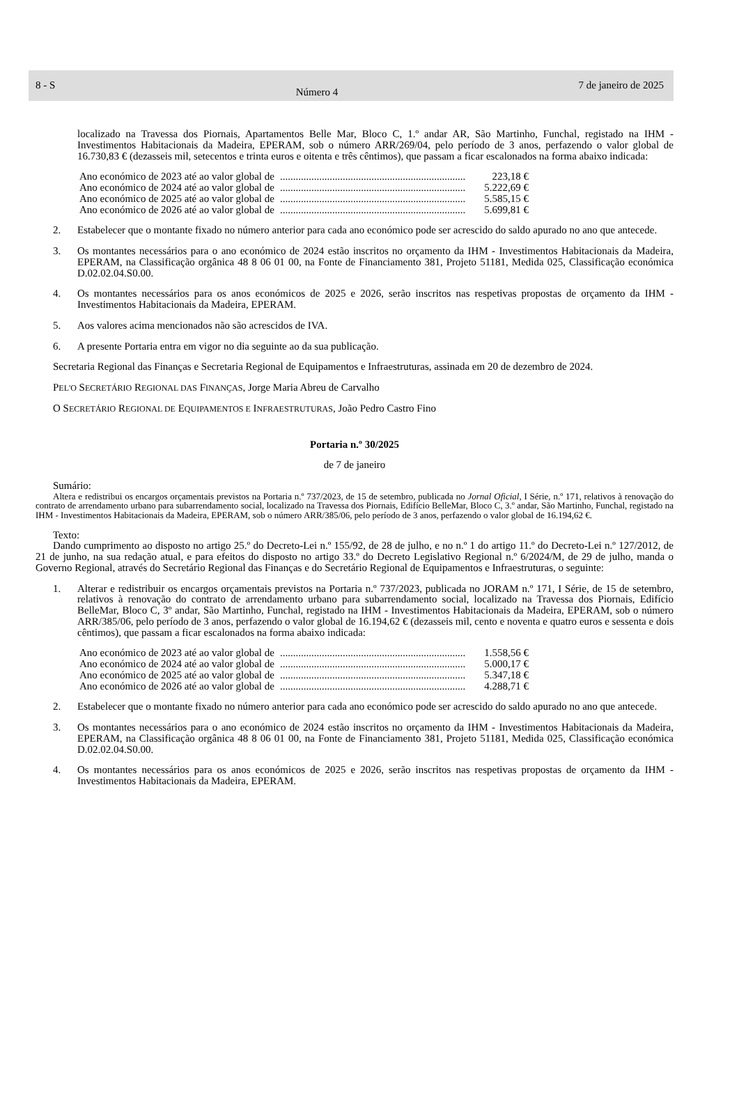8 - S Número 4 7 de janeiro de 2025
localizado na Travessa dos Piornais, Apartamentos Belle Mar, Bloco C, 1.º andar AR, São Martinho, Funchal, registado na IHM - Investimentos Habitacionais da Madeira, EPERAM, sob o número ARR/269/04, pelo período de 3 anos, perfazendo o valor global de 16.730,83 € (dezasseis mil, setecentos e trinta euros e oitenta e três cêntimos), que passam a ficar escalonados na forma abaixo indicada:
Ano económico de 2023 até ao valor global de....................................................................... 223,18 €
Ano económico de 2024 até ao valor global de....................................................................... 5.222,69 €
Ano económico de 2025 até ao valor global de....................................................................... 5.585,15 €
Ano económico de 2026 até ao valor global de....................................................................... 5.699,81 €
2. Estabelecer que o montante fixado no número anterior para cada ano económico pode ser acrescido do saldo apurado no ano que antecede.
3. Os montantes necessários para o ano económico de 2024 estão inscritos no orçamento da IHM - Investimentos Habitacionais da Madeira, EPERAM, na Classificação orgânica 48 8 06 01 00, na Fonte de Financiamento 381, Projeto 51181, Medida 025, Classificação económica D.02.02.04.S0.00.
4. Os montantes necessários para os anos económicos de 2025 e 2026, serão inscritos nas respetivas propostas de orçamento da IHM - Investimentos Habitacionais da Madeira, EPERAM.
5. Aos valores acima mencionados não são acrescidos de IVA.
6. A presente Portaria entra em vigor no dia seguinte ao da sua publicação.
Secretaria Regional das Finanças e Secretaria Regional de Equipamentos e Infraestruturas, assinada em 20 de dezembro de 2024.
PEL'O SECRETÁRIO REGIONAL DAS FINANÇAS, Jorge Maria Abreu de Carvalho
O SECRETÁRIO REGIONAL DE EQUIPAMENTOS E INFRAESTRUTURAS, João Pedro Castro Fino
Portaria n.º 30/2025
de 7 de janeiro
Sumário:
Altera e redistribui os encargos orçamentais previstos na Portaria n.º 737/2023, de 15 de setembro, publicada no Jornal Oficial, I Série, n.º 171, relativos à renovação do contrato de arrendamento urbano para subarrendamento social, localizado na Travessa dos Piornais, Edifício BelleMar, Bloco C, 3.º andar, São Martinho, Funchal, registado na IHM - Investimentos Habitacionais da Madeira, EPERAM, sob o número ARR/385/06, pelo período de 3 anos, perfazendo o valor global de 16.194,62 €.
Texto:
Dando cumprimento ao disposto no artigo 25.º do Decreto-Lei n.º 155/92, de 28 de julho, e no n.º 1 do artigo 11.º do Decreto-Lei n.º 127/2012, de 21 de junho, na sua redação atual, e para efeitos do disposto no artigo 33.º do Decreto Legislativo Regional n.º 6/2024/M, de 29 de julho, manda o Governo Regional, através do Secretário Regional das Finanças e do Secretário Regional de Equipamentos e Infraestruturas, o seguinte:
1. Alterar e redistribuir os encargos orçamentais previstos na Portaria n.º 737/2023, publicada no JORAM n.º 171, I Série, de 15 de setembro, relativos à renovação do contrato de arrendamento urbano para subarrendamento social, localizado na Travessa dos Piornais, Edifício BelleMar, Bloco C, 3º andar, São Martinho, Funchal, registado na IHM - Investimentos Habitacionais da Madeira, EPERAM, sob o número ARR/385/06, pelo período de 3 anos, perfazendo o valor global de 16.194,62 € (dezasseis mil, cento e noventa e quatro euros e sessenta e dois cêntimos), que passam a ficar escalonados na forma abaixo indicada:
Ano económico de 2023 até ao valor global de....................................................................... 1.558,56 €
Ano económico de 2024 até ao valor global de....................................................................... 5.000,17 €
Ano económico de 2025 até ao valor global de....................................................................... 5.347,18 €
Ano económico de 2026 até ao valor global de....................................................................... 4.288,71 €
2. Estabelecer que o montante fixado no número anterior para cada ano económico pode ser acrescido do saldo apurado no ano que antecede.
3. Os montantes necessários para o ano económico de 2024 estão inscritos no orçamento da IHM - Investimentos Habitacionais da Madeira, EPERAM, na Classificação orgânica 48 8 06 01 00, na Fonte de Financiamento 381, Projeto 51181, Medida 025, Classificação económica D.02.02.04.S0.00.
4. Os montantes necessários para os anos económicos de 2025 e 2026, serão inscritos nas respetivas propostas de orçamento da IHM - Investimentos Habitacionais da Madeira, EPERAM.